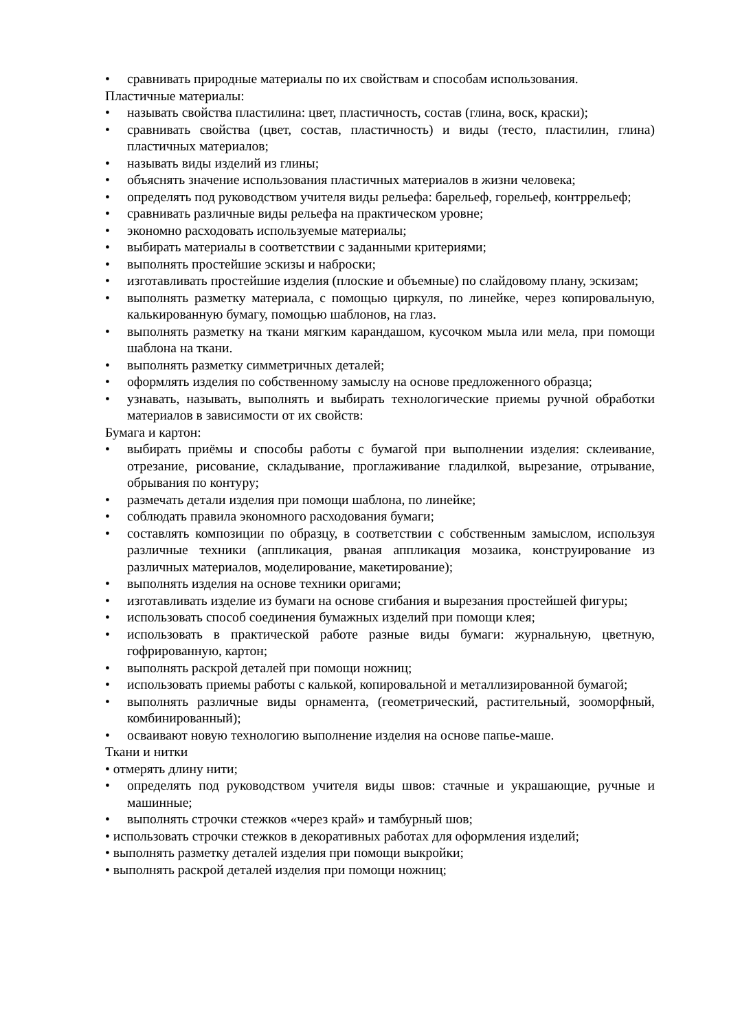• сравнивать природные материалы по их свойствам и способам использования.
Пластичные материалы:
• называть свойства пластилина: цвет, пластичность, состав (глина, воск, краски);
• сравнивать свойства (цвет, состав, пластичность) и виды (тесто, пластилин, глина) пластичных материалов;
• называть виды изделий из глины;
• объяснять значение использования пластичных материалов в жизни человека;
• определять под руководством учителя виды рельефа: барельеф, горельеф, контррельеф;
• сравнивать различные виды рельефа на практическом уровне;
• экономно расходовать используемые материалы;
• выбирать материалы в соответствии с заданными критериями;
• выполнять простейшие эскизы и наброски;
• изготавливать простейшие изделия (плоские и объемные) по слайдовому плану, эскизам;
• выполнять разметку материала, с помощью циркуля, по линейке, через копировальную, калькированную бумагу, помощью шаблонов, на глаз.
• выполнять разметку на ткани мягким карандашом, кусочком мыла или мела, при помощи шаблона на ткани.
• выполнять разметку симметричных деталей;
• оформлять изделия по собственному замыслу на основе предложенного образца;
• узнавать, называть, выполнять и выбирать технологические приемы ручной обработки материалов в зависимости от их свойств:
Бумага и картон:
• выбирать приёмы и способы работы с бумагой при выполнении изделия: склеивание, отрезание, рисование, складывание, проглаживание гладилкой, вырезание, отрывание, обрывания по контуру;
• размечать детали изделия при помощи шаблона, по линейке;
• соблюдать правила экономного расходования бумаги;
• составлять композиции по образцу, в соответствии с собственным замыслом, используя различные техники (аппликация, рваная аппликация мозаика, конструирование из различных материалов, моделирование, макетирование);
• выполнять изделия на основе техники оригами;
• изготавливать изделие из бумаги на основе сгибания и вырезания простейшей фигуры;
• использовать способ соединения бумажных изделий при помощи клея;
• использовать в практической работе разные виды бумаги: журнальную, цветную, гофрированную, картон;
• выполнять раскрой деталей при помощи ножниц;
• использовать приемы работы с калькой, копировальной и металлизированной бумагой;
• выполнять различные виды орнамента, (геометрический, растительный, зооморфный, комбинированный);
• осваивают новую технологию выполнение изделия на основе папье-маше.
Ткани и нитки
• отмерять длину нити;
• определять под руководством учителя виды швов: стачные и украшающие, ручные и машинные;
• выполнять строчки стежков «через край» и тамбурный шов;
• использовать строчки стежков в декоративных работах для оформления изделий;
• выполнять разметку деталей изделия при помощи выкройки;
• выполнять раскрой деталей изделия при помощи ножниц;